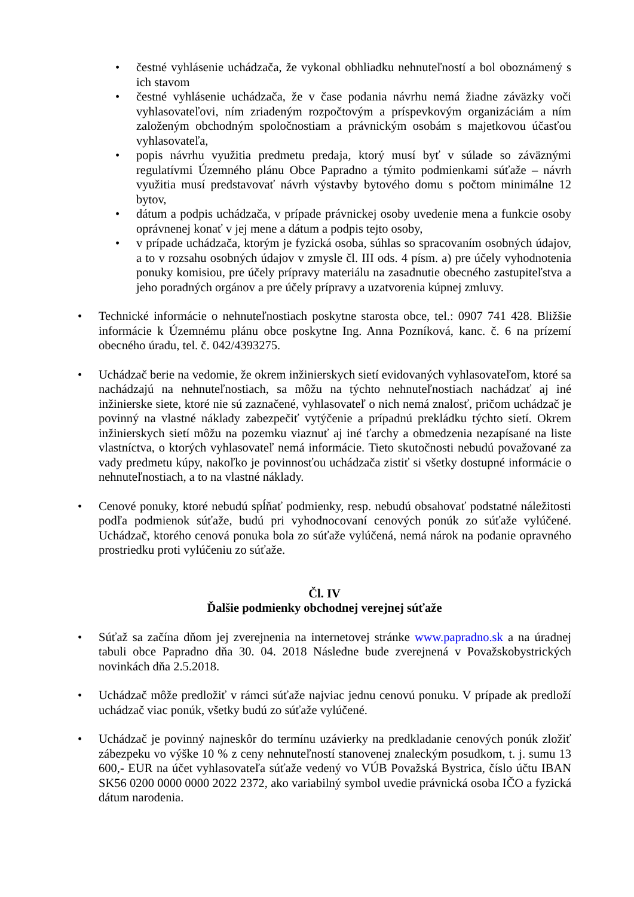• čestné vyhlásenie uchádzača, že vykonal obhliadku nehnuteľností a bol oboznámený s ich stavom
• čestné vyhlásenie uchádzača, že v čase podania návrhu nemá žiadne záväzky voči vyhlasovateľovi, ním zriadeným rozpočtovým a príspevkovým organizáciám a ním založeným obchodným spoločnostiam a právnickým osobám s majetkovou účasťou vyhlasovateľa,
• popis návrhu využitia predmetu predaja, ktorý musí byť v súlade so záväznými regulatívmi Územného plánu Obce Papradno a týmito podmienkami súťaže – návrh využitia musí predstavovať návrh výstavby bytového domu s počtom minimálne 12 bytov,
• dátum a podpis uchádzača, v prípade právnickej osoby uvedenie mena a funkcie osoby oprávnenej konať v jej mene a dátum a podpis tejto osoby,
• v prípade uchádzača, ktorým je fyzická osoba, súhlas so spracovaním osobných údajov, a to v rozsahu osobných údajov v zmysle čl. III ods. 4 písm. a) pre účely vyhodnotenia ponuky komisiou, pre účely prípravy materiálu na zasadnutie obecného zastupiteľstva a jeho poradných orgánov a pre účely prípravy a uzatvorenia kúpnej zmluvy.
• Technické informácie o nehnuteľnostiach poskytne starosta obce, tel.: 0907 741 428. Bližšie informácie k Územnému plánu obce poskytne Ing. Anna Pozníková, kanc. č. 6 na prízemí obecného úradu, tel. č. 042/4393275.
• Uchádzač berie na vedomie, že okrem inžinierskych sietí evidovaných vyhlasovateľom, ktoré sa nachádzajú na nehnuteľnostiach, sa môžu na týchto nehnuteľnostiach nachádzať aj iné inžinierske siete, ktoré nie sú zaznačené, vyhlasovateľ o nich nemá znalosť, pričom uchádzač je povinný na vlastné náklady zabezpečiť vytýčenie a prípadnú prekládku týchto sietí. Okrem inžinierskych sietí môžu na pozemku viaznuť aj iné ťarchy a obmedzenia nezapísané na liste vlastníctva, o ktorých vyhlasovateľ nemá informácie. Tieto skutočnosti nebudú považované za vady predmetu kúpy, nakoľko je povinnosťou uchádzača zistiť si všetky dostupné informácie o nehnuteľnostiach, a to na vlastné náklady.
• Cenové ponuky, ktoré nebudú spĺňať podmienky, resp. nebudú obsahovať podstatné náležitosti podľa podmienok súťaže, budú pri vyhodnocovaní cenových ponúk zo súťaže vylúčené. Uchádzač, ktorého cenová ponuka bola zo súťaže vylúčená, nemá nárok na podanie opravného prostriedku proti vylúčeniu zo súťaže.
Čl. IV
Ďalšie podmienky obchodnej verejnej súťaže
• Súťaž sa začína dňom jej zverejnenia na internetovej stránke www.papradno.sk a na úradnej tabuli obce Papradno dňa 30. 04. 2018 Následne bude zverejnená v Považskobystrických novinkách dňa 2.5.2018.
• Uchádzač môže predložiť v rámci súťaže najviac jednu cenovú ponuku. V prípade ak predloží uchádzač viac ponúk, všetky budú zo súťaže vylúčené.
• Uchádzač je povinný najneskôr do termínu uzávierky na predkladanie cenových ponúk zložiť zábezpeku vo výške 10 % z ceny nehnuteľností stanovenej znaleckým posudkom, t. j. sumu 13 600,- EUR na účet vyhlasovateľa súťaže vedený vo VÚB Považská Bystrica, číslo účtu IBAN SK56 0200 0000 0000 2022 2372, ako variabilný symbol uvedie právnická osoba IČO a fyzická dátum narodenia.